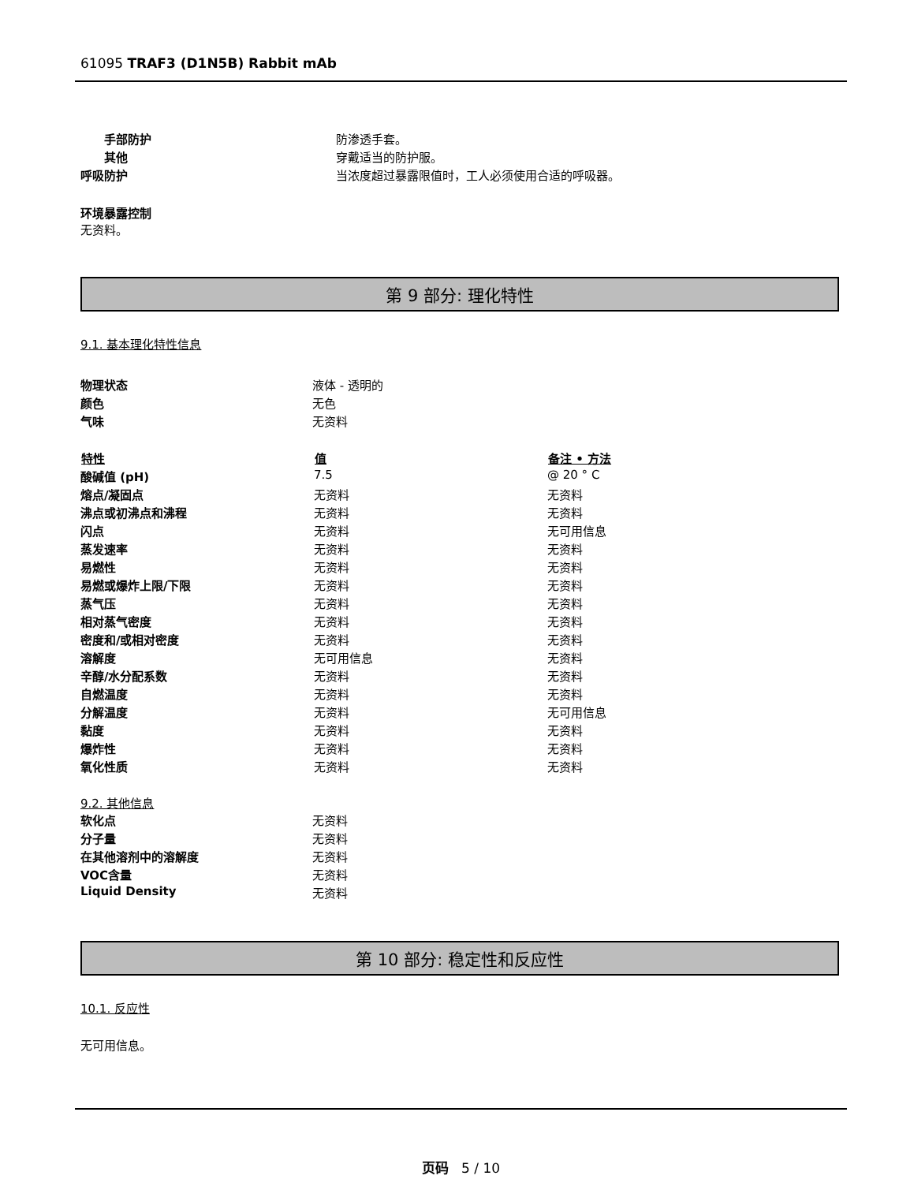61095 TRAF3 (D1N5B) Rabbit mAb
| 手部防护 | 防渗透手套。 |
| 其他 | 穿戴适当的防护服。 |
| 呼吸防护 | 当浓度超过暴露限值时，工人必须使用合适的呼吸器。 |
环境暴露控制
无资料。
第 9 部分: 理化特性
9.1. 基本理化特性信息
| 物理状态 | 液体 - 透明的 |
| 颜色 | 无色 |
| 气味 | 无资料 |
| 特性 | 值 | 备注 • 方法 |
| --- | --- | --- |
| 酸碱值 (pH) | 7.5 | @ 20 ° C |
| 熔点/凝固点 | 无资料 | 无资料 |
| 沸点或初沸点和沸程 | 无资料 | 无资料 |
| 闪点 | 无资料 | 无可用信息 |
| 蒸发速率 | 无资料 | 无资料 |
| 易燃性 | 无资料 | 无资料 |
| 易燃或爆炸上限/下限 | 无资料 | 无资料 |
| 蒸气压 | 无资料 | 无资料 |
| 相对蒸气密度 | 无资料 | 无资料 |
| 密度和/或相对密度 | 无资料 | 无资料 |
| 溶解度 | 无可用信息 | 无资料 |
| 辛醇/水分配系数 | 无资料 | 无资料 |
| 自燃温度 | 无资料 | 无资料 |
| 分解温度 | 无资料 | 无可用信息 |
| 黏度 | 无资料 | 无资料 |
| 爆炸性 | 无资料 | 无资料 |
| 氧化性质 | 无资料 | 无资料 |
9.2. 其他信息
| 软化点 | 无资料 |
| 分子量 | 无资料 |
| 在其他溶剂中的溶解度 | 无资料 |
| VOC含量 | 无资料 |
| Liquid Density | 无资料 |
第 10 部分: 稳定性和反应性
10.1. 反应性
无可用信息。
页码 5 / 10